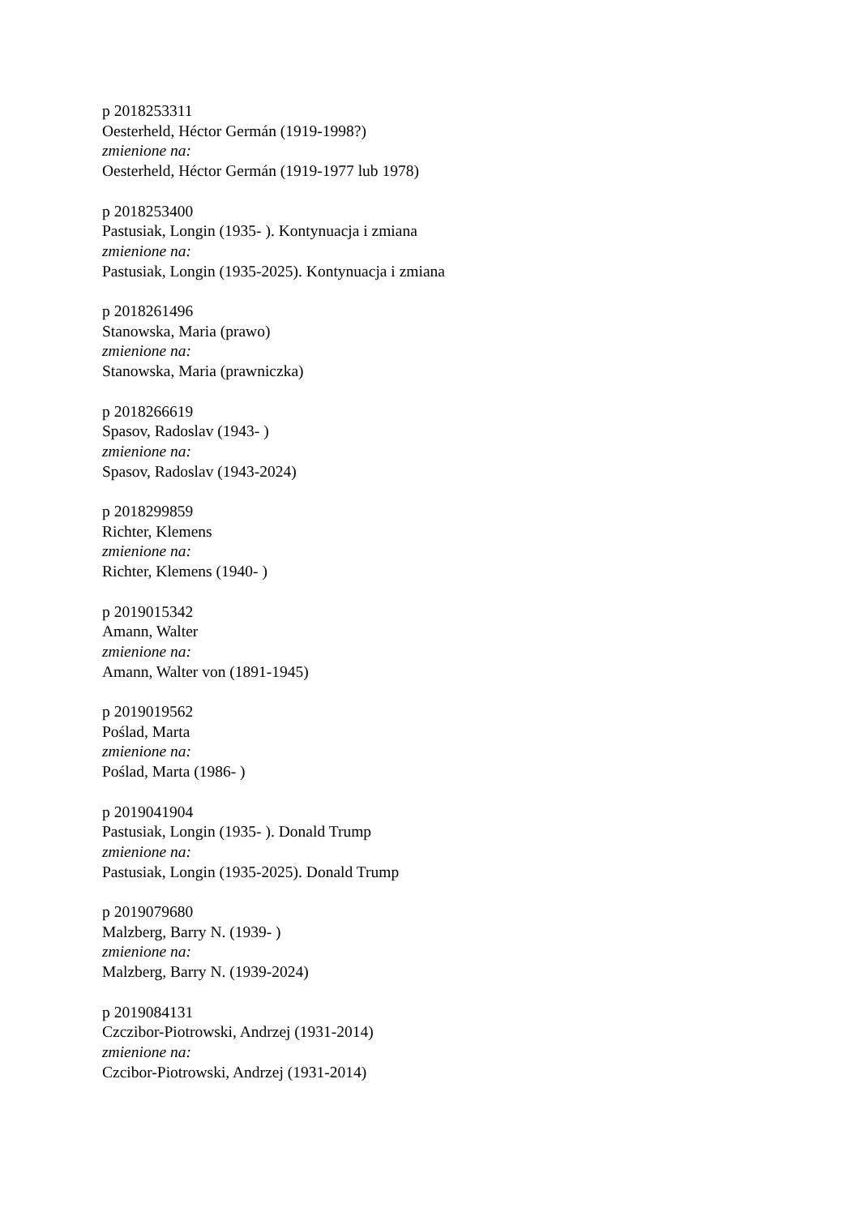p 2018253311
Oesterheld, Héctor Germán (1919-1998?)
zmienione na:
Oesterheld, Héctor Germán (1919-1977 lub 1978)
p 2018253400
Pastusiak, Longin (1935- ). Kontynuacja i zmiana
zmienione na:
Pastusiak, Longin (1935-2025). Kontynuacja i zmiana
p 2018261496
Stanowska, Maria (prawo)
zmienione na:
Stanowska, Maria (prawniczka)
p 2018266619
Spasov, Radoslav (1943- )
zmienione na:
Spasov, Radoslav (1943-2024)
p 2018299859
Richter, Klemens
zmienione na:
Richter, Klemens (1940- )
p 2019015342
Amann, Walter
zmienione na:
Amann, Walter von (1891-1945)
p 2019019562
Poślad, Marta
zmienione na:
Poślad, Marta (1986- )
p 2019041904
Pastusiak, Longin (1935- ). Donald Trump
zmienione na:
Pastusiak, Longin (1935-2025). Donald Trump
p 2019079680
Malzberg, Barry N. (1939- )
zmienione na:
Malzberg, Barry N. (1939-2024)
p 2019084131
Czczibor-Piotrowski, Andrzej (1931-2014)
zmienione na:
Czcibor-Piotrowski, Andrzej (1931-2014)